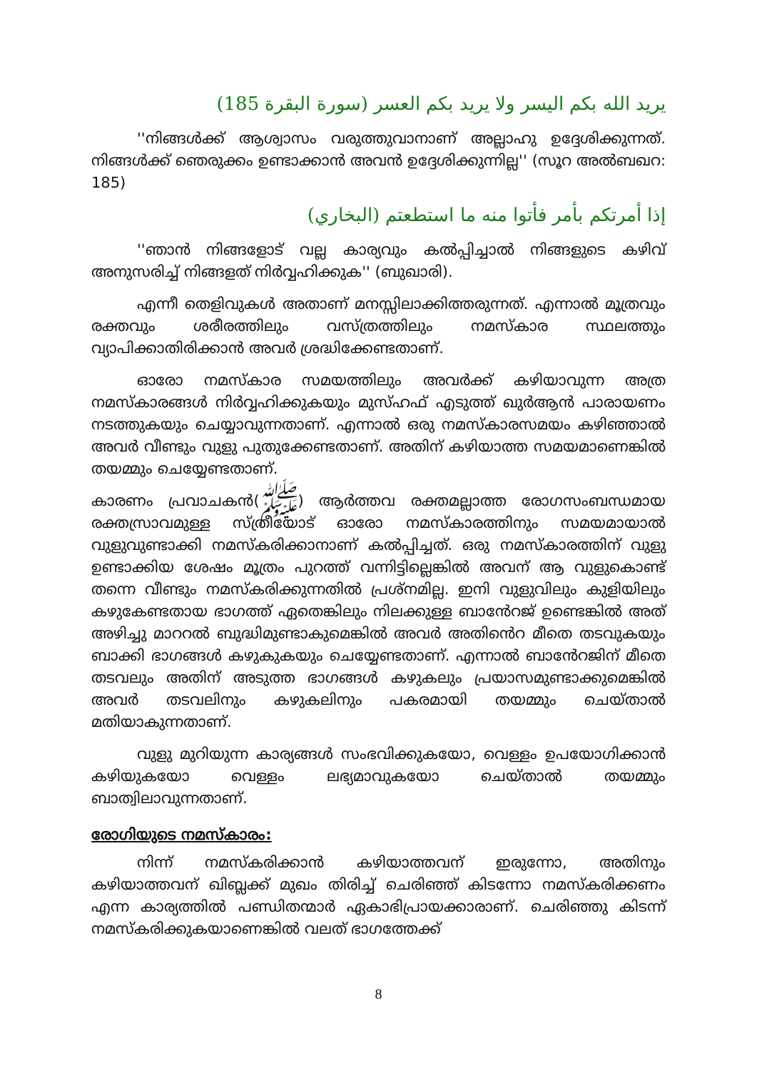يريد الله بكم اليسر ولا يريد بكم العسر (سورة البقرة 185)
''നിങ്ങൾക്ക് ആശ്വാസം വരുത്തുവാനാണ് അല്ലാഹു ഉദ്ദേശിക്കുന്നത്. നിങ്ങൾക്ക് ഞെരുക്കം ഉണ്ടാക്കാൻ അവൻ ഉദ്ദേശിക്കുന്നില്ല'' (സൂറ അൽബഖറ: 185)
إذا أمرتكم بأمر فأتوا منه ما استطعتم (البخاري)
''ഞാൻ നിങ്ങളോട് വല്ല കാര്യവും കൽപ്പിച്ചാൽ നിങ്ങളുടെ കഴിവ് അനുസരിച്ച് നിങ്ങളത് നിർവ്വഹിക്കുക'' (ബുഖാരി).
എന്നീ തെളിവുകൾ അതാണ് മനസ്സിലാക്കിത്തരുന്നത്. എന്നാൽ മൂത്രവും രക്തവും ശരീരത്തിലും വസ്ത്രത്തിലും നമസ്കാര സ്ഥലത്തും വ്യാപിക്കാതിരിക്കാൻ അവർ ശ്രദ്ധിക്കേണ്ടതാണ്.
ഓരോ നമസ്കാര സമയത്തിലും അവർക്ക് കഴിയാവുന്ന അത്ര നമസ്കാരങ്ങൾ നിർവ്വഹിക്കുകയും മുസ്ഹഫ് എടുത്ത് ഖുർആൻ പാരായണം നടത്തുകയും ചെയ്യാവുന്നതാണ്. എന്നാൽ ഒരു നമസ്കാരസമയം കഴിഞ്ഞാൽ അവർ വീണ്ടും വുളു പുതുക്കേണ്ടതാണ്. അതിന് കഴിയാത്ത സമയമാണെങ്കിൽ തയമ്മും ചെയ്യേണ്ടതാണ്.
കാരണം പ്രവാചകൻ(ﷺ) ആർത്തവ രക്തമല്ലാത്ത രോഗസംബന്ധമായ രക്തസ്രാവമുള്ള സ്ത്രീയോട് ഓരോ നമസ്കാരത്തിനും സമയമായാൽ വുളുവുണ്ടാക്കി നമസ്കരിക്കാനാണ് കൽപ്പിച്ചത്. ഒരു നമസ്കാരത്തിന് വുളു ഉണ്ടാക്കിയ ശേഷം മൂത്രം പുറത്ത് വന്നിട്ടില്ലെങ്കിൽ അവന് ആ വുളുകൊണ്ട് തന്നെ വീണ്ടും നമസ്കരിക്കുന്നതിൽ പ്രശ്നമില്ല. ഇനി വുളുവിലും കുളിയിലും കഴുകേണ്ടതായ ഭാഗത്ത് ഏതെങ്കിലും നിലക്കുള്ള ബാൻേറജ് ഉണ്ടെങ്കിൽ അത് അഴിച്ചു മാററൽ ബുദ്ധിമുണ്ടാകുമെങ്കിൽ അവർ അതിൻെറ മീതെ തടവുകയും ബാക്കി ഭാഗങ്ങൾ കഴുകുകയും ചെയ്യേണ്ടതാണ്. എന്നാൽ ബാൻേറജിന് മീതെ തടവലും അതിന് അടുത്ത ഭാഗങ്ങൾ കഴുകലും പ്രയാസമുണ്ടാക്കുമെങ്കിൽ അവർ തടവലിനും കഴുകലിനും പകരമായി തയമ്മും ചെയ്താൽ മതിയാകുന്നതാണ്.
വുളു മുറിയുന്ന കാര്യങ്ങൾ സംഭവിക്കുകയോ, വെള്ളം ഉപയോഗിക്കാൻ കഴിയുകയോ വെള്ളം ലഭ്യമാവുകയോ ചെയ്താൽ തയമ്മും ബാത്വിലാവുന്നതാണ്.
രോഗിയുടെ നമസ്കാരം:
നിന്ന് നമസ്കരിക്കാൻ കഴിയാത്തവന് ഇരുന്നോ, അതിനും കഴിയാത്തവന് ഖിബ്ലക്ക് മുഖം തിരിച്ച് ചെരിഞ്ഞ് കിടന്നോ നമസ്കരിക്കണം എന്ന കാര്യത്തിൽ പണ്ഡിതന്മാർ ഏകാഭിപ്രായക്കാരാണ്. ചെരിഞ്ഞു കിടന്ന് നമസ്കരിക്കുകയാണെങ്കിൽ വലത് ഭാഗത്തേക്ക്
8